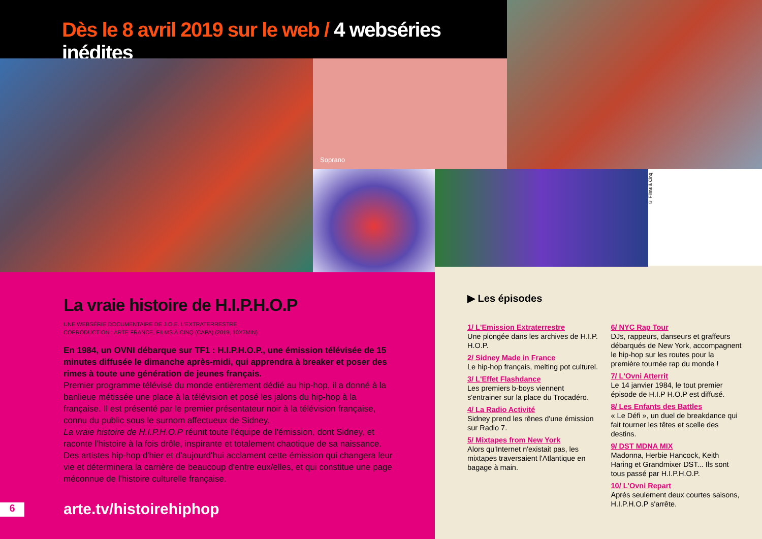Dès le 8 avril 2019 sur le web / 4 webséries inédites
Soprano
© Films à Cinq
La vraie histoire de H.I.P.H.O.P
UNE WEBSÉRIE DOCUMENTAIRE DE J.O.E. L'EXTRATERRESTRE
COPRODUCTION : ARTE FRANCE, FILMS À CINQ (CAPA) (2019, 10X7MIN)
En 1984, un OVNI débarque sur TF1 : H.I.P.H.O.P., une émission télévisée de 15 minutes diffusée le dimanche après-midi, qui apprendra à breaker et poser des rimes à toute une génération de jeunes français.
Premier programme télévisé du monde entièrement dédié au hip-hop, il a donné à la banlieue métissée une place à la télévision et posé les jalons du hip-hop à la française. Il est présenté par le premier présentateur noir à la télévision française, connu du public sous le surnom affectueux de Sidney.
La vraie histoire de H.I.P.H.O.P réunit toute l'équipe de l'émission, dont Sidney, et raconte l'histoire à la fois drôle, inspirante et totalement chaotique de sa naissance. Des artistes hip-hop d'hier et d'aujourd'hui acclament cette émission qui changera leur vie et déterminera la carrière de beaucoup d'entre eux/elles, et qui constitue une page méconnue de l'histoire culturelle française.
6 arte.tv/histoirehiphop
▶ Les épisodes
1/ L'Emission Extraterrestre
Une plongée dans les archives de H.I.P. H.O.P.
2/ Sidney Made in France
Le hip-hop français, melting pot culturel.
3/ L'Effet Flashdance
Les premiers b-boys viennent s'entrainer sur la place du Trocadéro.
4/ La Radio Activité
Sidney prend les rênes d'une émission sur Radio 7.
5/ Mixtapes from New York
Alors qu'Internet n'existait pas, les mixtapes traversaient l'Atlantique en bagage à main.
6/ NYC Rap Tour
DJs, rappeurs, danseurs et graffeurs débarqués de New York, accompagnent le hip-hop sur les routes pour la première tournée rap du monde !
7/ L'Ovni Atterrit
Le 14 janvier 1984, le tout premier épisode de H.I.P H.O.P est diffusé.
8/ Les Enfants des Battles
« Le Défi », un duel de breakdance qui fait tourner les têtes et scelle des destins.
9/ DST MDNA MIX
Madonna, Herbie Hancock, Keith Haring et Grandmixer DST... Ils sont tous passé par H.I.P.H.O.P.
10/ L'Ovni Repart
Après seulement deux courtes saisons, H.I.P.H.O.P s'arrête.